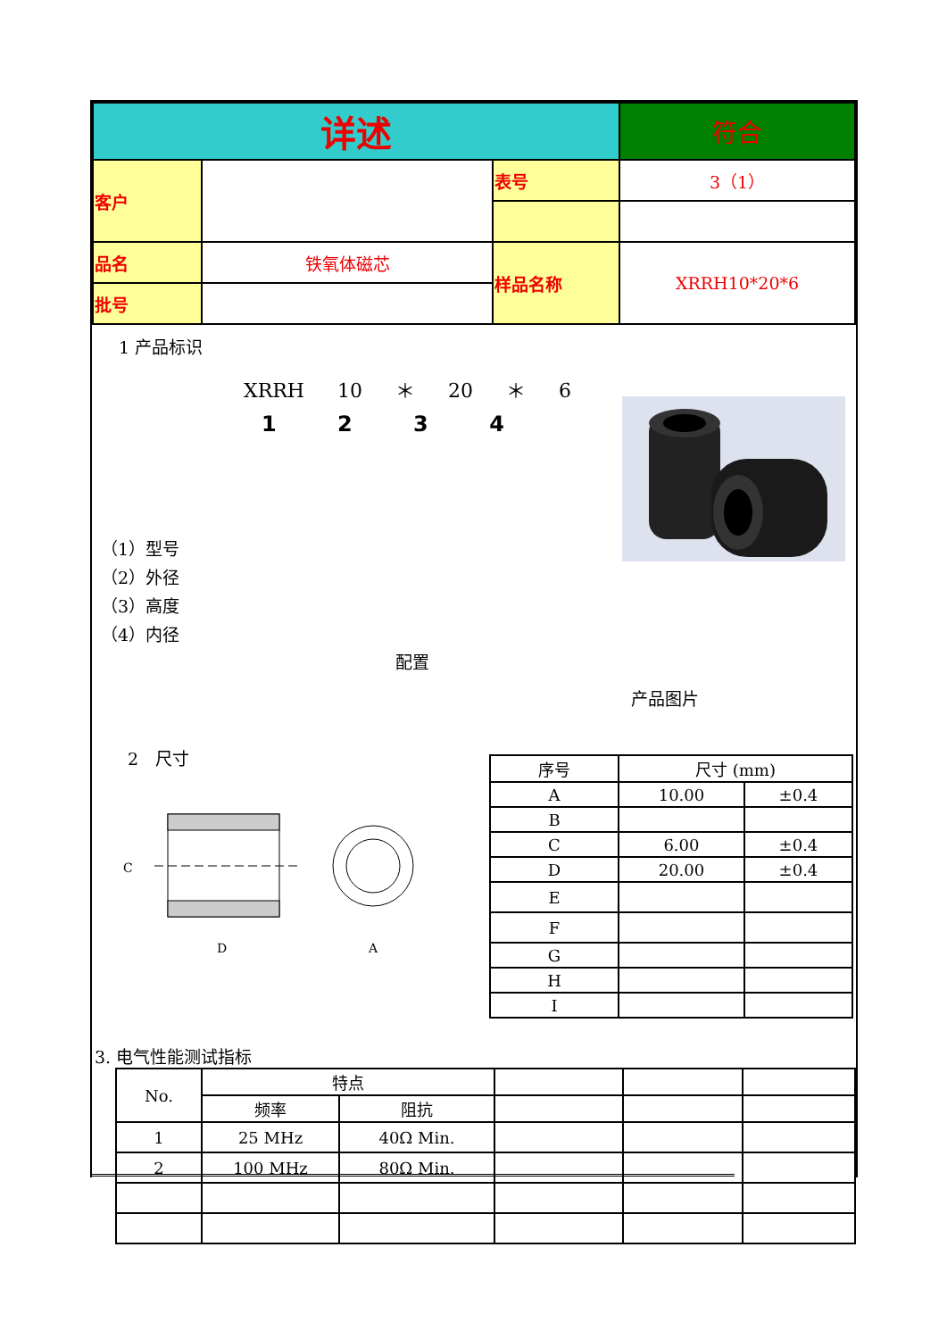| 详述 | | | 符合 |
| 客户 | | 表号 | 3（1） |
| 品名 | 铁氧体磁芯 | 样品名称 | XRRH10*20*6 |
| 批号 | | | |
1 产品标识
XRRH 10 ＊ 20 ＊ 6
1 2 3 4
（1）型号
（2）外径
（3）高度
（4）内径
配置
产品图片
2　尺寸
D
A
C
| 序号 | 尺寸 (mm) | |
| --- | --- | --- |
| A | 10.00 | ±0.4 |
| B | | |
| C | 6.00 | ±0.4 |
| D | 20.00 | ±0.4 |
| E | | |
| F | | |
| G | | |
| H | | |
| I | | |
3. 电气性能测试指标
| No. | 特点 | | | | |
| | 频率 | 阻抗 | | | |
| 1 | 25 MHz | 40Ω Min. | | | |
| 2 | 100 MHz | 80Ω Min. | | | |